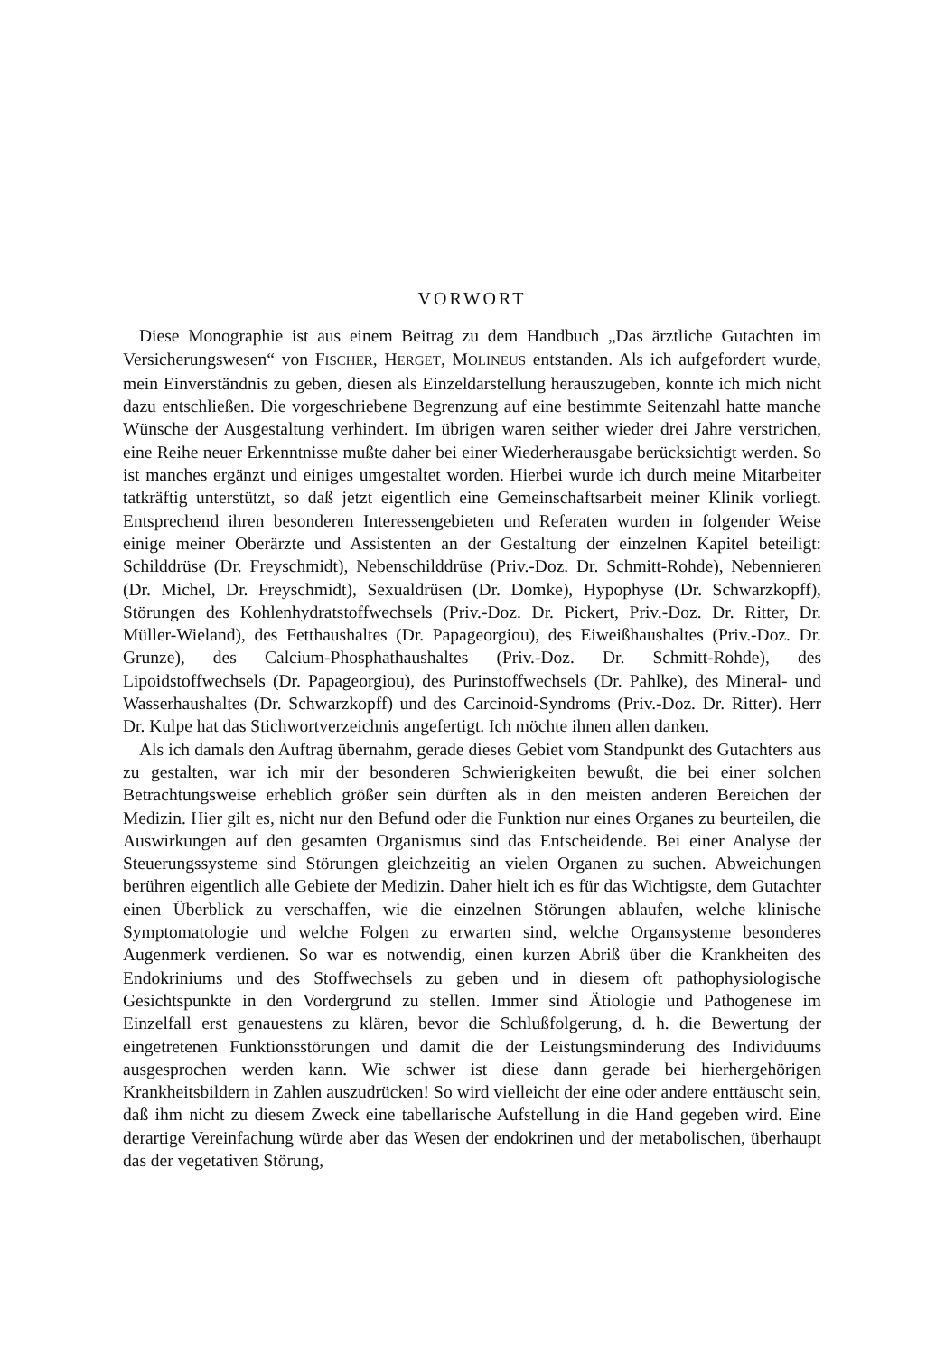VORWORT
Diese Monographie ist aus einem Beitrag zu dem Handbuch „Das ärztliche Gutachten im Versicherungswesen“ von FISCHER, HERGET, MOLINEUS entstanden. Als ich aufgefordert wurde, mein Einverständnis zu geben, diesen als Einzeldarstellung herauszugeben, konnte ich mich nicht dazu entschließen. Die vorgeschriebene Begrenzung auf eine bestimmte Seitenzahl hatte manche Wünsche der Ausgestaltung verhindert. Im übrigen waren seither wieder drei Jahre verstrichen, eine Reihe neuer Erkenntnisse mußte daher bei einer Wiederherausgabe berücksichtigt werden. So ist manches ergänzt und einiges umgestaltet worden. Hierbei wurde ich durch meine Mitarbeiter tatkräftig unterstützt, so daß jetzt eigentlich eine Gemeinschaftsarbeit meiner Klinik vorliegt. Entsprechend ihren besonderen Interessengebieten und Referaten wurden in folgender Weise einige meiner Oberärzte und Assistenten an der Gestaltung der einzelnen Kapitel beteiligt: Schilddrüse (Dr. Freyschmidt), Nebenschilddrüse (Priv.-Doz. Dr. Schmitt-Rohde), Nebennieren (Dr. Michel, Dr. Freyschmidt), Sexualdrüsen (Dr. Domke), Hypophyse (Dr. Schwarzkopff), Störungen des Kohlenhydratstoffwechsels (Priv.-Doz. Dr. Pickert, Priv.-Doz. Dr. Ritter, Dr. Müller-Wieland), des Fetthaushaltes (Dr. Papageorgiou), des Eiweißhaushaltes (Priv.-Doz. Dr. Grunze), des Calcium-Phosphathaushaltes (Priv.-Doz. Dr. Schmitt-Rohde), des Lipoidstoffwechsels (Dr. Papageorgiou), des Purinstoffwechsels (Dr. Pahlke), des Mineral- und Wasserhaushaltes (Dr. Schwarzkopff) und des Carcinoid-Syndroms (Priv.-Doz. Dr. Ritter). Herr Dr. Kulpe hat das Stichwortverzeichnis angefertigt. Ich möchte ihnen allen danken.
Als ich damals den Auftrag übernahm, gerade dieses Gebiet vom Standpunkt des Gutachters aus zu gestalten, war ich mir der besonderen Schwierigkeiten bewußt, die bei einer solchen Betrachtungsweise erheblich größer sein dürften als in den meisten anderen Bereichen der Medizin. Hier gilt es, nicht nur den Befund oder die Funktion nur eines Organes zu beurteilen, die Auswirkungen auf den gesamten Organismus sind das Entscheidende. Bei einer Analyse der Steuerungssysteme sind Störungen gleichzeitig an vielen Organen zu suchen. Abweichungen berühren eigentlich alle Gebiete der Medizin. Daher hielt ich es für das Wichtigste, dem Gutachter einen Überblick zu verschaffen, wie die einzelnen Störungen ablaufen, welche klinische Symptomatologie und welche Folgen zu erwarten sind, welche Organsysteme besonderes Augenmerk verdienen. So war es notwendig, einen kurzen Abriß über die Krankheiten des Endokriniums und des Stoffwechsels zu geben und in diesem oft pathophysiologische Gesichtspunkte in den Vordergrund zu stellen. Immer sind Ätiologie und Pathogenese im Einzelfall erst genauestens zu klären, bevor die Schlußfolgerung, d. h. die Bewertung der eingetretenen Funktionsstörungen und damit die der Leistungsminderung des Individuums ausgesprochen werden kann. Wie schwer ist diese dann gerade bei hierhergehörigen Krankheitsbildern in Zahlen auszudrücken! So wird vielleicht der eine oder andere enttäuscht sein, daß ihm nicht zu diesem Zweck eine tabellarische Aufstellung in die Hand gegeben wird. Eine derartige Vereinfachung würde aber das Wesen der endokrinen und der metabolischen, überhaupt das der vegetativen Störung,